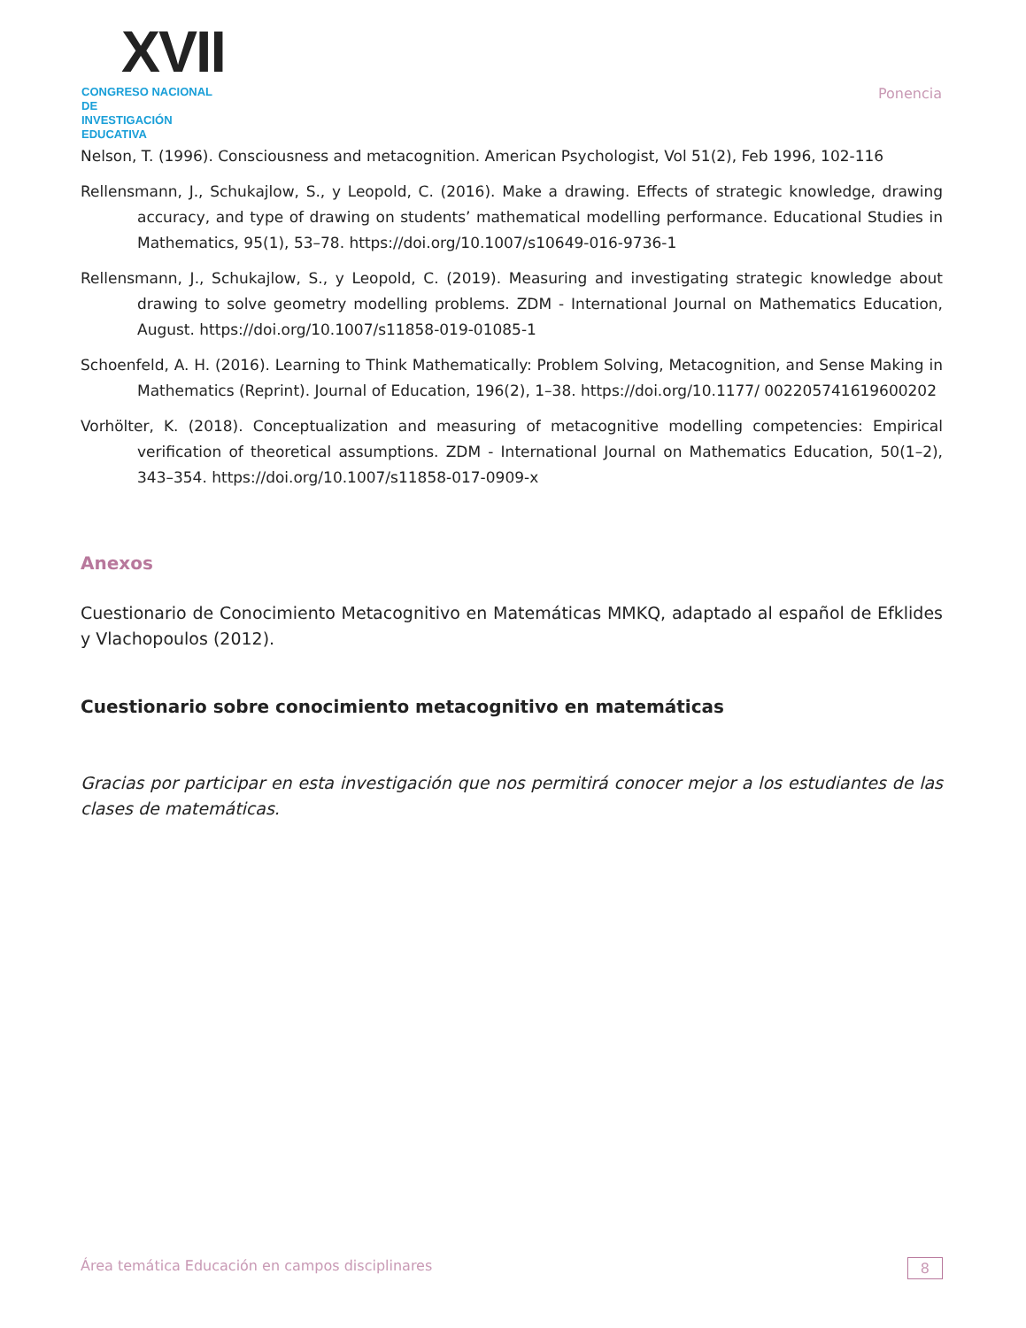XVII
CONGRESO NACIONAL DE
INVESTIGACIÓN EDUCATIVA
Ponencia
Nelson, T. (1996). Consciousness and metacognition. American Psychologist, Vol 51(2), Feb 1996, 102-116
Rellensmann, J., Schukajlow, S., y Leopold, C. (2016). Make a drawing. Effects of strategic knowledge, drawing accuracy, and type of drawing on students’ mathematical modelling performance. Educational Studies in Mathematics, 95(1), 53–78. https://doi.org/10.1007/s10649-016-9736-1
Rellensmann, J., Schukajlow, S., y Leopold, C. (2019). Measuring and investigating strategic knowledge about drawing to solve geometry modelling problems. ZDM - International Journal on Mathematics Education, August. https://doi.org/10.1007/s11858-019-01085-1
Schoenfeld, A. H. (2016). Learning to Think Mathematically: Problem Solving, Metacognition, and Sense Making in Mathematics (Reprint). Journal of Education, 196(2), 1–38. https://doi.org/10.1177/ 002205741619600202
Vorhölter, K. (2018). Conceptualization and measuring of metacognitive modelling competencies: Empirical verification of theoretical assumptions. ZDM - International Journal on Mathematics Education, 50(1–2), 343–354. https://doi.org/10.1007/s11858-017-0909-x
Anexos
Cuestionario de Conocimiento Metacognitivo en Matemáticas MMKQ, adaptado al español de Efklides y Vlachopoulos (2012).
Cuestionario sobre conocimiento metacognitivo en matemáticas
Gracias por participar en esta investigación que nos permitirá conocer mejor a los estudiantes de las clases de matemáticas.
Área temática Educación en campos disciplinares 8